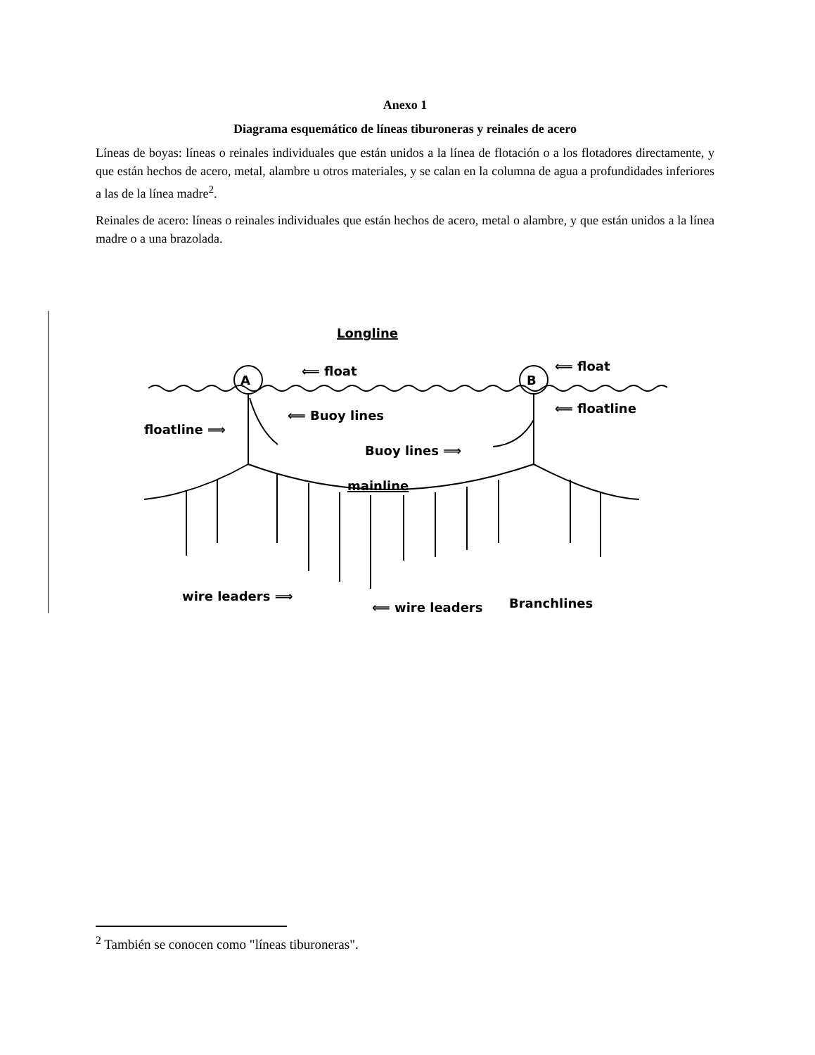Anexo 1
Diagrama esquemático de líneas tiburoneras y reinales de acero
Líneas de boyas: líneas o reinales individuales que están unidos a la línea de flotación o a los flotadores directamente, y que están hechos de acero, metal, alambre u otros materiales, y se calan en la columna de agua a profundidades inferiores a las de la línea madre<sup>2</sup>.
Reinales de acero: líneas o reinales individuales que están hechos de acero, metal o alambre, y que están unidos a la línea madre o a una brazolada.
A
B
Longline
⟸ float
⟸ float
⟸ floatline
floatline ⟹
⟸ Buoy lines
Buoy lines ⟹
mainline
wire leaders ⟹
⟸ wire leaders
Branchlines
<sup>2</sup> También se conocen como "líneas tiburoneras".